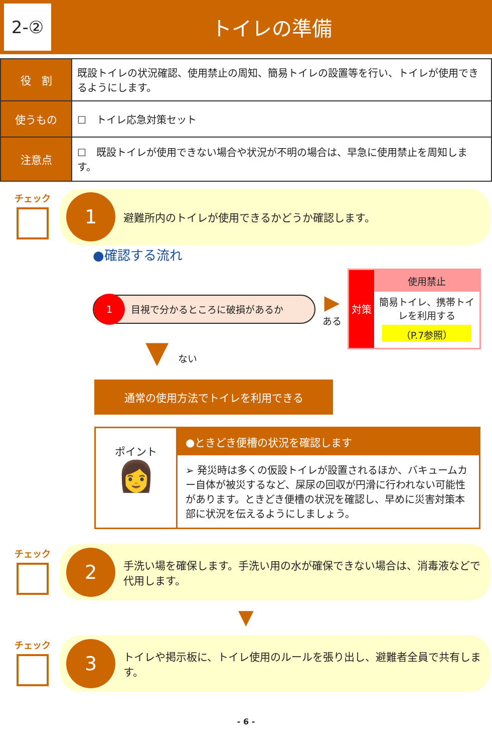2-②
トイレの準備
| 役 割 | 既設トイレの状況確認、使用禁止の周知、簡易トイレの設置等を行い、トイレが使用できるようにします。 |
| 使うもの | ☐ トイレ応急対策セット |
| 注意点 | ☐ 既設トイレが使用できない場合や状況が不明の場合は、早急に使用禁止を周知します。 |
チェック
1
避難所内のトイレが使用できるかどうか確認します。
●確認する流れ
1 目視で分かるところに破損があるか
▶
ある
対策
使用禁止
簡易トイレ、携帯トイレを利用する
（P.7参照）
▼　ない
通常の使用方法でトイレを利用できる
ポイント
👩
●ときどき便槽の状況を確認します
➢ 発災時は多くの仮設トイレが設置されるほか、バキュームカー自体が被災するなど、屎尿の回収が円滑に行われない可能性があります。ときどき便槽の状況を確認し、早めに災害対策本部に状況を伝えるようにしましょう。
チェック
2
手洗い場を確保します。手洗い用の水が確保できない場合は、消毒液などで代用します。
▼
チェック
3
トイレや掲示板に、トイレ使用のルールを張り出し、避難者全員で共有します。
- 6 -